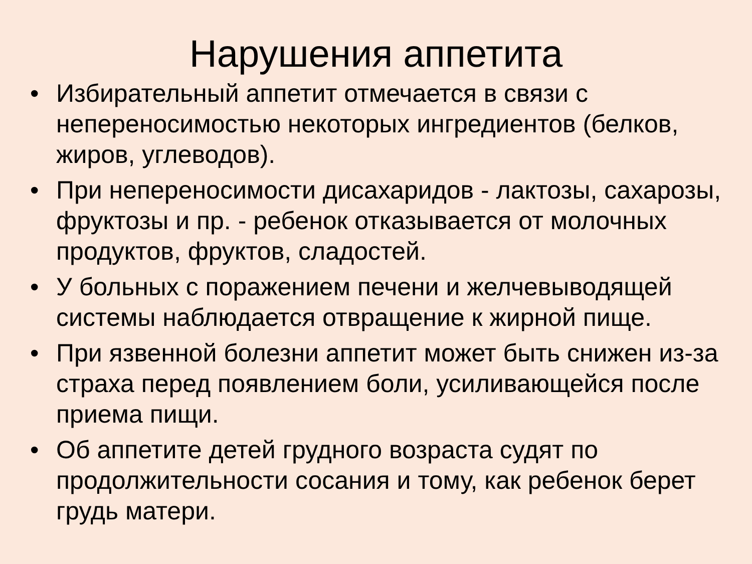Нарушения аппетита
• Избирательный аппетит отмечается в связи с непереносимостью некоторых ингредиентов (белков, жиров, углеводов).
• При непереносимости дисахаридов - лактозы, сахарозы, фруктозы и пр. - ребенок отказывается от молочных продуктов, фруктов, сладостей.
• У больных с поражением печени и желчевыводящей системы наблюдается отвращение к жирной пище.
• При язвенной болезни аппетит может быть снижен из-за страха перед появлением боли, усиливающейся после приема пищи.
• Об аппетите детей грудного возраста судят по продолжительности сосания и тому, как ребенок берет грудь матери.